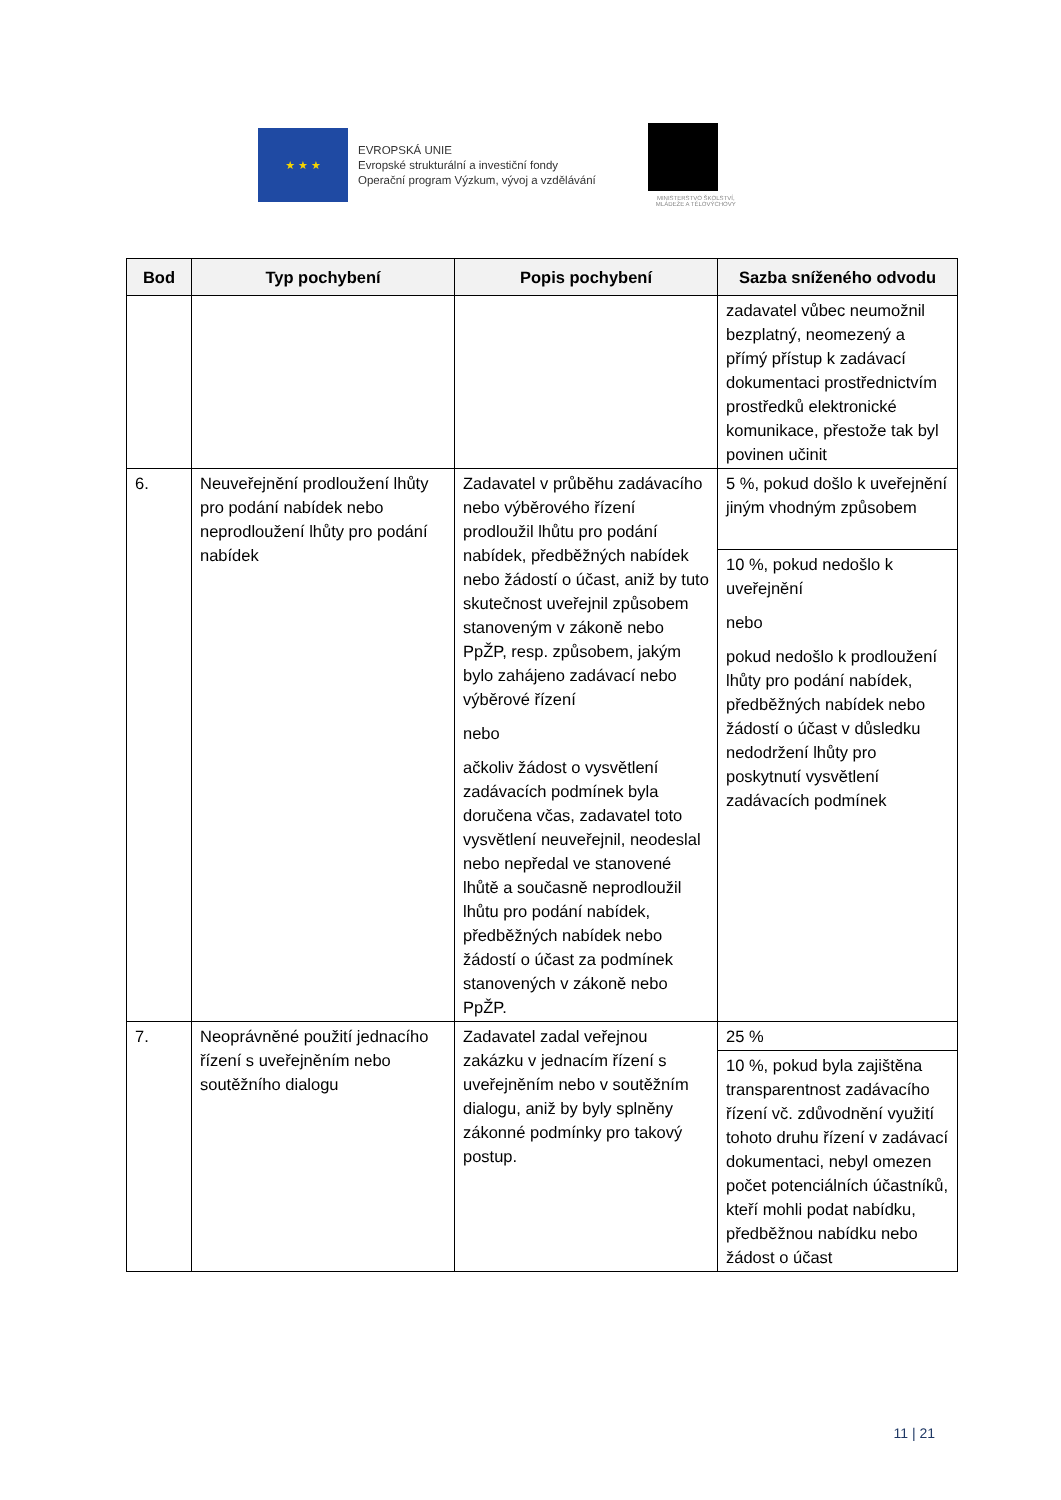★ ★ ★
EVROPSKÁ UNIE
Evropské strukturální a investiční fondy
Operační program Výzkum, vývoj a vzdělávání
MINISTERSTVO ŠKOLSTVÍ,
MLÁDEŽE A TĚLOVÝCHOVY
| Bod | Typ pochybení | Popis pochybení | Sazba sníženého odvodu |
| --- | --- | --- | --- |
| | | | zadavatel vůbec neumožnil bezplatný, neomezený a přímý přístup k zadávací dokumentaci prostřednictvím prostředků elektronické komunikace, přestože tak byl povinen učinit |
| 6. | Neuveřejnění prodloužení lhůty pro podání nabídek nebo neprodloužení lhůty pro podání nabídek | Zadavatel v průběhu zadávacího nebo výběrového řízení prodloužil lhůtu pro podání nabídek, předběžných nabídek nebo žádostí o účast, aniž by tuto skutečnost uveřejnil způsobem stanoveným v zákoně nebo PpŽP, resp. způsobem, jakým bylo zahájeno zadávací nebo výběrové řízení nebo ačkoliv žádost o vysvětlení zadávacích podmínek byla doručena včas, zadavatel toto vysvětlení neuveřejnil, neodeslal nebo nepředal ve stanovené lhůtě a současně neprodloužil lhůtu pro podání nabídek, předběžných nabídek nebo žádostí o účast za podmínek stanovených v zákoně nebo PpŽP. | 5 %, pokud došlo k uveřejnění jiným vhodným způsobem |
| | | | 10 %, pokud nedošlo k uveřejnění nebo pokud nedošlo k prodloužení lhůty pro podání nabídek, předběžných nabídek nebo žádostí o účast v důsledku nedodržení lhůty pro poskytnutí vysvětlení zadávacích podmínek |
| 7. | Neoprávněné použití jednacího řízení s uveřejněním nebo soutěžního dialogu | Zadavatel zadal veřejnou zakázku v jednacím řízení s uveřejněním nebo v soutěžním dialogu, aniž by byly splněny zákonné podmínky pro takový postup. | 25 % |
| | | | 10 %, pokud byla zajištěna transparentnost zadávacího řízení vč. zdůvodnění využití tohoto druhu řízení v zadávací dokumentaci, nebyl omezen počet potenciálních účastníků, kteří mohli podat nabídku, předběžnou nabídku nebo žádost o účast |
11 | 21